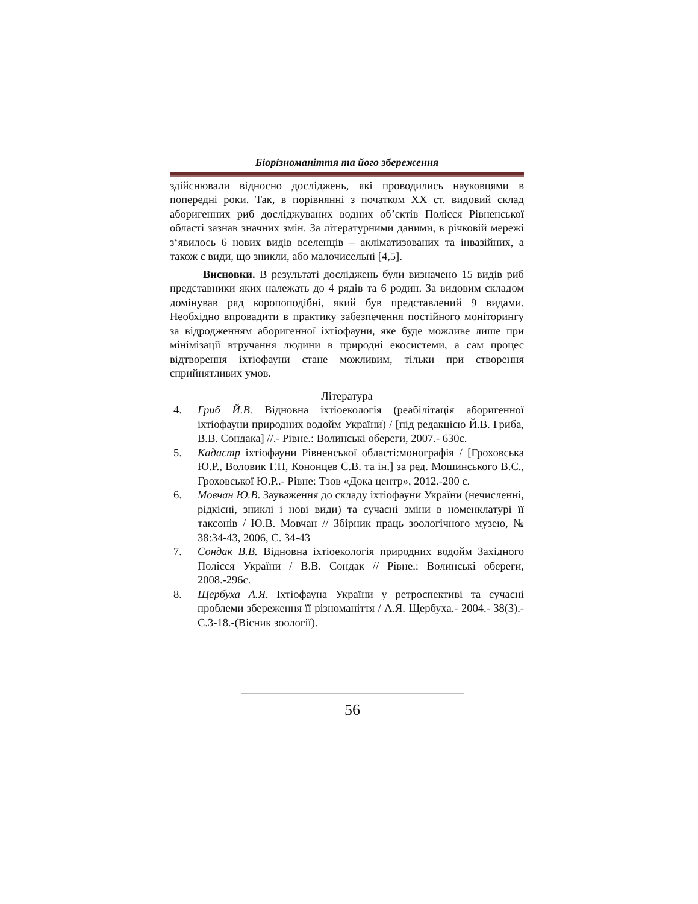Біорізноманіття та його збереження
здійснювали відносно досліджень, які проводились науковцями в попередні роки. Так, в порівнянні з початком ХХ ст. видовий склад аборигенних риб досліджуваних водних об’єктів Полісся Рівненської області зазнав значних змін. За літературними даними, в річковій мережі з‘явилось 6 нових видів вселенців – акліматизованих та інвазійних, а також є види, що зникли, або малочисельні [4,5].
Висновки. В результаті досліджень були визначено 15 видів риб представники яких належать до 4 рядів та 6 родин. За видовим складом домінував ряд коропоподібні, який був представлений 9 видами. Необхідно впровадити в практику забезпечення постійного моніторингу за відродженням аборигенної іхтіофауни, яке буде можливе лише при мінімізації втручання людини в природні екосистеми, а сам процес відтворення іхтіофауни стане можливим, тільки при створення сприйнятливих умов.
Література
4. Гриб Й.В. Відновна іхтіоекологія (реабілітація аборигенної іхтіофауни природних водойм України) / [під редакцією Й.В. Гриба, В.В. Сондака] //.- Рівне.: Волинські обереги, 2007.- 630с.
5. Кадастр іхтіофауни Рівненської області:монографія / [Гроховська Ю.Р., Воловик Г.П, Кононцев С.В. та ін.] за ред. Мошинського В.С., Гроховської Ю.Р..- Рівне: Тзов «Дока центр», 2012.-200 с.
6. Мовчан Ю.В. Зауваження до складу іхтіофауни України (нечисленні, рідкісні, зниклі і нові види) та сучасні зміни в номенклатурі її таксонів / Ю.В. Мовчан // Збірник праць зоологічного музею, № 38:34-43, 2006, С. 34-43
7. Сондак В.В. Відновна іхтіоекологія природних водойм Західного Полісся України / В.В. Сондак // Рівне.: Волинські обереги, 2008.-296с.
8. Щербуха А.Я. Іхтіофауна України у ретроспективі та сучасні проблеми збереження її різноманіття / А.Я. Щербуха.- 2004.- 38(3).-С.3-18.-(Вісник зоології).
56